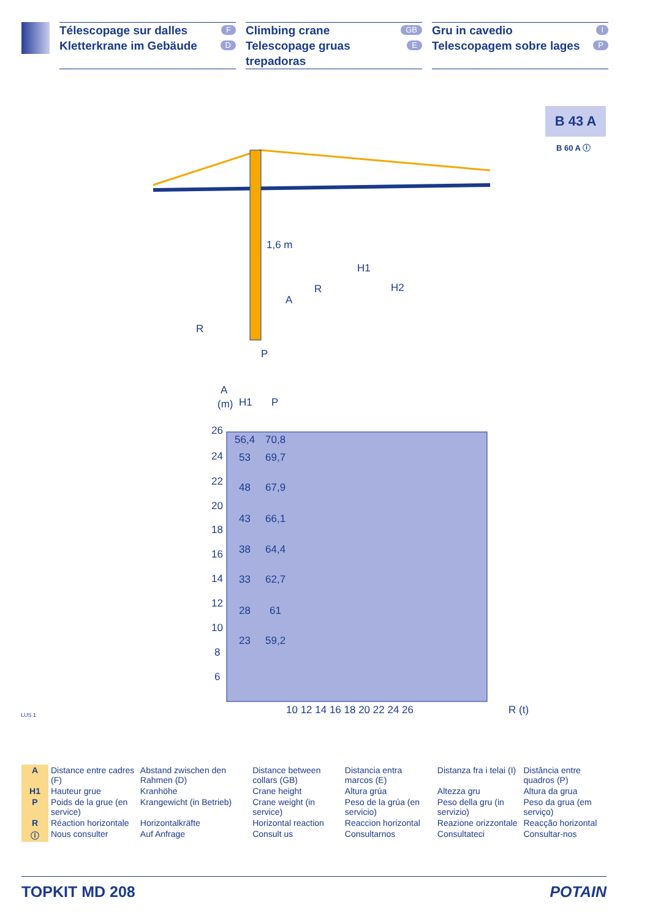Télescopage sur dalles F
Kletterkrane im Gebäude D
Climbing crane GB
Telescopage gruas trepadoras E
Gru in cavedio I
Telescopagem sobre lages P
B 43 A
B 60 A ⓘ
1,6 m
H1
H2
R
R
A
P
A
(m)
H1
P
26
24
22
20
18
16
14
12
10
8
6
56,4
70,8
53
69,7
48
67,9
43
66,1
38
64,4
33
62,7
28
61
23
59,2
10 12 14 16 18 20 22 24 26
R (t)
LUS 1
| A | Distance entre cadres (F) | Abstand zwischen den Rahmen (D) | Distance between collars (GB) | Distancia entra marcos (E) | Distanza fra i telai (I) | Distância entre quadros (P) |
| H1 | Hauteur grue | Kranhöhe | Crane height | Altura grúa | Altezza gru | Altura da grua |
| P | Poids de la grue (en service) | Krangewicht (in Betrieb) | Crane weight (in service) | Peso de la grúa (en servicio) | Peso della gru (in servizio) | Peso da grua (em serviço) |
| R | Réaction horizontale | Horizontalkräfte | Horizontal reaction | Reaccion horizontal | Reazione orizzontale | Reacção horizontal |
| ⓘ | Nous consulter | Auf Anfrage | Consult us | Consultarnos | Consultateci | Consultar-nos |
TOPKIT MD 208 POTAIN